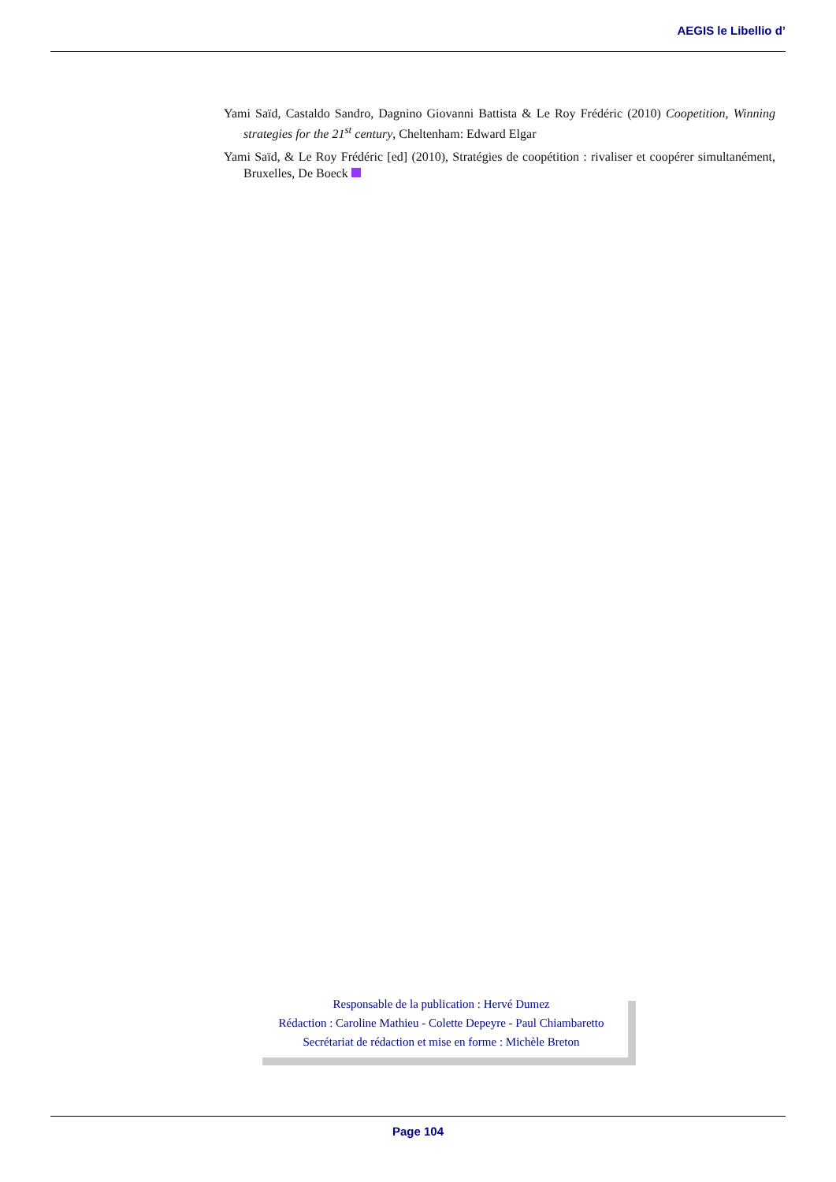AEGIS le Libellio d’
Yami Saïd, Castaldo Sandro, Dagnino Giovanni Battista & Le Roy Frédéric (2010) Coopetition, Winning strategies for the 21<sup>st</sup> century, Cheltenham: Edward Elgar
Yami Saïd, & Le Roy Frédéric [ed] (2010), Stratégies de coopétition : rivaliser et coopérer simultanément, Bruxelles, De Boeck
Responsable de la publication : Hervé Dumez
Rédaction : Caroline Mathieu - Colette Depeyre - Paul Chiambaretto
Secrétariat de rédaction et mise en forme : Michèle Breton
Page 104